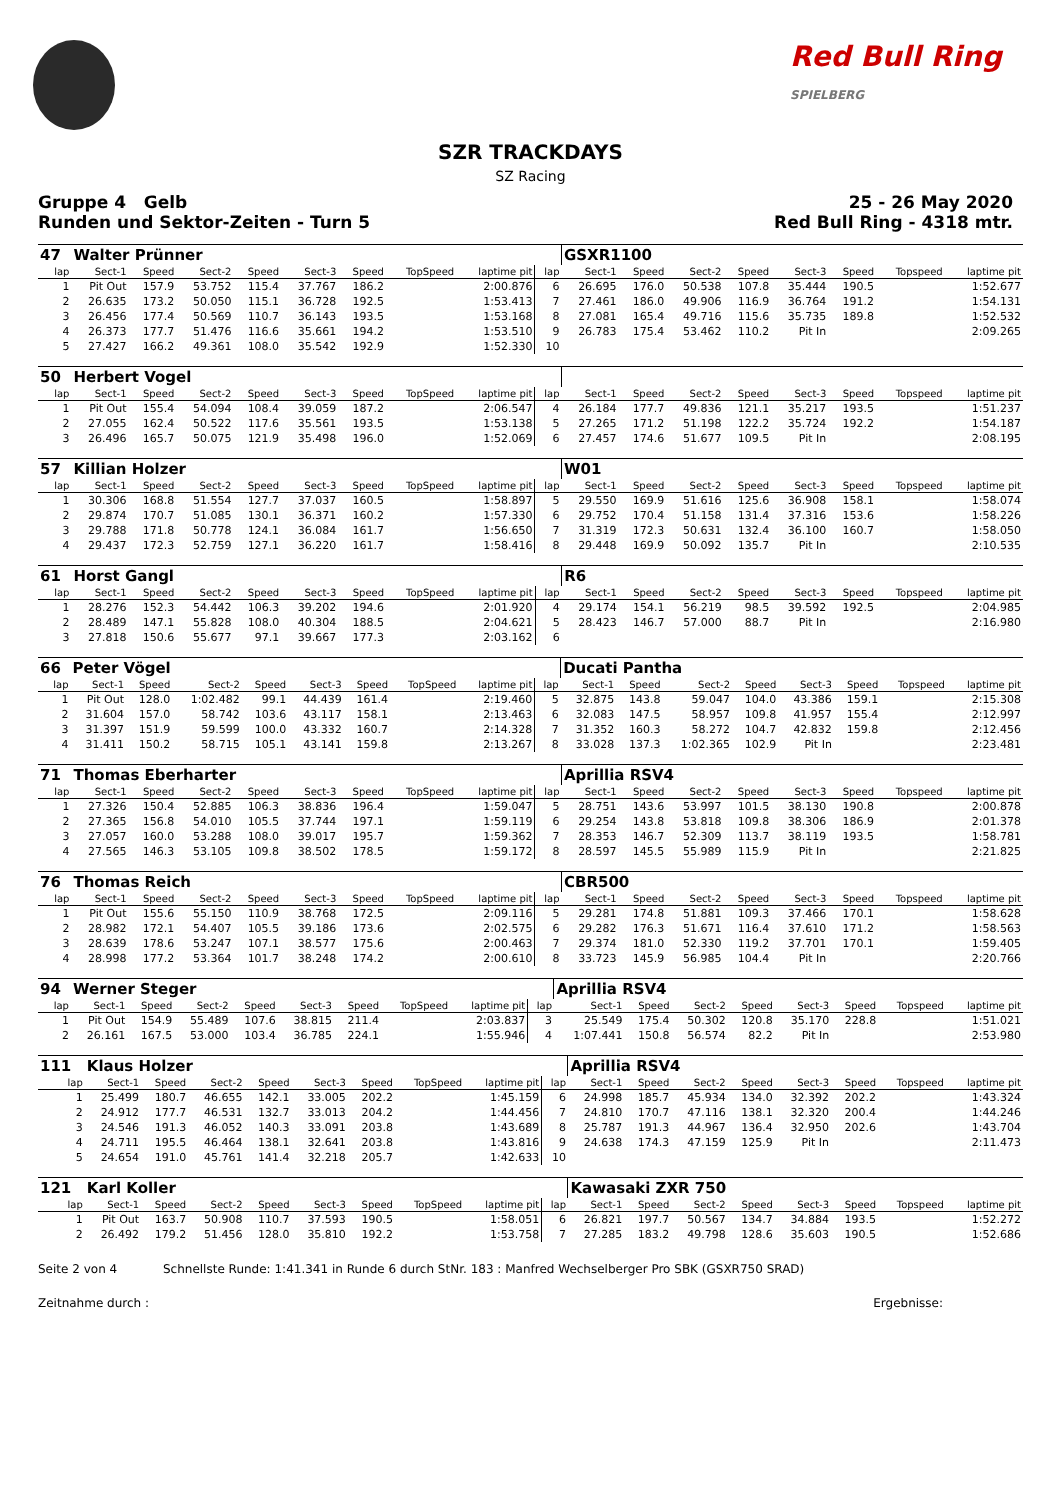Red Bull Ring
SPIELBERG
SZR TRACKDAYS
SZ Racing
Gruppe 4 Gelb 25 - 26 May 2020
Runden und Sektor-Zeiten - Turn 5 Red Bull Ring - 4318 mtr.
| 47 | Walter Prünner | | | | | | | | | GSXR1100 | | | | | | | |
| lap | Sect-1 | Speed | Sect-2 | Speed | Sect-3 | Speed | TopSpeed | laptime pit | lap | Sect-1 | Speed | Sect-2 | Speed | Sect-3 | Speed | Topspeed | laptime pit |
| 1 | Pit Out | 157.9 | 53.752 | 115.4 | 37.767 | 186.2 | | 2:00.876 | 6 | 26.695 | 176.0 | 50.538 | 107.8 | 35.444 | 190.5 | | 1:52.677 |
| 2 | 26.635 | 173.2 | 50.050 | 115.1 | 36.728 | 192.5 | | 1:53.413 | 7 | 27.461 | 186.0 | 49.906 | 116.9 | 36.764 | 191.2 | | 1:54.131 |
| 3 | 26.456 | 177.4 | 50.569 | 110.7 | 36.143 | 193.5 | | 1:53.168 | 8 | 27.081 | 165.4 | 49.716 | 115.6 | 35.735 | 189.8 | | 1:52.532 |
| 4 | 26.373 | 177.7 | 51.476 | 116.6 | 35.661 | 194.2 | | 1:53.510 | 9 | 26.783 | 175.4 | 53.462 | 110.2 | Pit In | | | 2:09.265 |
| 5 | 27.427 | 166.2 | 49.361 | 108.0 | 35.542 | 192.9 | | 1:52.330 | 10 | | | | | | | | |
| 50 | Herbert Vogel | | | | | | | | | | | | | | | | |
| lap | Sect-1 | Speed | Sect-2 | Speed | Sect-3 | Speed | TopSpeed | laptime pit | lap | Sect-1 | Speed | Sect-2 | Speed | Sect-3 | Speed | Topspeed | laptime pit |
| 1 | Pit Out | 155.4 | 54.094 | 108.4 | 39.059 | 187.2 | | 2:06.547 | 4 | 26.184 | 177.7 | 49.836 | 121.1 | 35.217 | 193.5 | | 1:51.237 |
| 2 | 27.055 | 162.4 | 50.522 | 117.6 | 35.561 | 193.5 | | 1:53.138 | 5 | 27.265 | 171.2 | 51.198 | 122.2 | 35.724 | 192.2 | | 1:54.187 |
| 3 | 26.496 | 165.7 | 50.075 | 121.9 | 35.498 | 196.0 | | 1:52.069 | 6 | 27.457 | 174.6 | 51.677 | 109.5 | Pit In | | | 2:08.195 |
| 57 | Killian Holzer | | | | | | | | | W01 | | | | | | | |
| lap | Sect-1 | Speed | Sect-2 | Speed | Sect-3 | Speed | TopSpeed | laptime pit | lap | Sect-1 | Speed | Sect-2 | Speed | Sect-3 | Speed | Topspeed | laptime pit |
| 1 | 30.306 | 168.8 | 51.554 | 127.7 | 37.037 | 160.5 | | 1:58.897 | 5 | 29.550 | 169.9 | 51.616 | 125.6 | 36.908 | 158.1 | | 1:58.074 |
| 2 | 29.874 | 170.7 | 51.085 | 130.1 | 36.371 | 160.2 | | 1:57.330 | 6 | 29.752 | 170.4 | 51.158 | 131.4 | 37.316 | 153.6 | | 1:58.226 |
| 3 | 29.788 | 171.8 | 50.778 | 124.1 | 36.084 | 161.7 | | 1:56.650 | 7 | 31.319 | 172.3 | 50.631 | 132.4 | 36.100 | 160.7 | | 1:58.050 |
| 4 | 29.437 | 172.3 | 52.759 | 127.1 | 36.220 | 161.7 | | 1:58.416 | 8 | 29.448 | 169.9 | 50.092 | 135.7 | Pit In | | | 2:10.535 |
| 61 | Horst Gangl | | | | | | | | | R6 | | | | | | | |
| lap | Sect-1 | Speed | Sect-2 | Speed | Sect-3 | Speed | TopSpeed | laptime pit | lap | Sect-1 | Speed | Sect-2 | Speed | Sect-3 | Speed | Topspeed | laptime pit |
| 1 | 28.276 | 152.3 | 54.442 | 106.3 | 39.202 | 194.6 | | 2:01.920 | 4 | 29.174 | 154.1 | 56.219 | 98.5 | 39.592 | 192.5 | | 2:04.985 |
| 2 | 28.489 | 147.1 | 55.828 | 108.0 | 40.304 | 188.5 | | 2:04.621 | 5 | 28.423 | 146.7 | 57.000 | 88.7 | Pit In | | | 2:16.980 |
| 3 | 27.818 | 150.6 | 55.677 | 97.1 | 39.667 | 177.3 | | 2:03.162 | 6 | | | | | | | | |
| 66 | Peter Vögel | | | | | | | | | Ducati Pantha | | | | | | | |
| lap | Sect-1 | Speed | Sect-2 | Speed | Sect-3 | Speed | TopSpeed | laptime pit | lap | Sect-1 | Speed | Sect-2 | Speed | Sect-3 | Speed | Topspeed | laptime pit |
| 1 | Pit Out | 128.0 | 1:02.482 | 99.1 | 44.439 | 161.4 | | 2:19.460 | 5 | 32.875 | 143.8 | 59.047 | 104.0 | 43.386 | 159.1 | | 2:15.308 |
| 2 | 31.604 | 157.0 | 58.742 | 103.6 | 43.117 | 158.1 | | 2:13.463 | 6 | 32.083 | 147.5 | 58.957 | 109.8 | 41.957 | 155.4 | | 2:12.997 |
| 3 | 31.397 | 151.9 | 59.599 | 100.0 | 43.332 | 160.7 | | 2:14.328 | 7 | 31.352 | 160.3 | 58.272 | 104.7 | 42.832 | 159.8 | | 2:12.456 |
| 4 | 31.411 | 150.2 | 58.715 | 105.1 | 43.141 | 159.8 | | 2:13.267 | 8 | 33.028 | 137.3 | 1:02.365 | 102.9 | Pit In | | | 2:23.481 |
| 71 | Thomas Eberharter | | | | | | | | | Aprillia RSV4 | | | | | | | |
| lap | Sect-1 | Speed | Sect-2 | Speed | Sect-3 | Speed | TopSpeed | laptime pit | lap | Sect-1 | Speed | Sect-2 | Speed | Sect-3 | Speed | Topspeed | laptime pit |
| 1 | 27.326 | 150.4 | 52.885 | 106.3 | 38.836 | 196.4 | | 1:59.047 | 5 | 28.751 | 143.6 | 53.997 | 101.5 | 38.130 | 190.8 | | 2:00.878 |
| 2 | 27.365 | 156.8 | 54.010 | 105.5 | 37.744 | 197.1 | | 1:59.119 | 6 | 29.254 | 143.8 | 53.818 | 109.8 | 38.306 | 186.9 | | 2:01.378 |
| 3 | 27.057 | 160.0 | 53.288 | 108.0 | 39.017 | 195.7 | | 1:59.362 | 7 | 28.353 | 146.7 | 52.309 | 113.7 | 38.119 | 193.5 | | 1:58.781 |
| 4 | 27.565 | 146.3 | 53.105 | 109.8 | 38.502 | 178.5 | | 1:59.172 | 8 | 28.597 | 145.5 | 55.989 | 115.9 | Pit In | | | 2:21.825 |
| 76 | Thomas Reich | | | | | | | | | CBR500 | | | | | | | |
| lap | Sect-1 | Speed | Sect-2 | Speed | Sect-3 | Speed | TopSpeed | laptime pit | lap | Sect-1 | Speed | Sect-2 | Speed | Sect-3 | Speed | Topspeed | laptime pit |
| 1 | Pit Out | 155.6 | 55.150 | 110.9 | 38.768 | 172.5 | | 2:09.116 | 5 | 29.281 | 174.8 | 51.881 | 109.3 | 37.466 | 170.1 | | 1:58.628 |
| 2 | 28.982 | 172.1 | 54.407 | 105.5 | 39.186 | 173.6 | | 2:02.575 | 6 | 29.282 | 176.3 | 51.671 | 116.4 | 37.610 | 171.2 | | 1:58.563 |
| 3 | 28.639 | 178.6 | 53.247 | 107.1 | 38.577 | 175.6 | | 2:00.463 | 7 | 29.374 | 181.0 | 52.330 | 119.2 | 37.701 | 170.1 | | 1:59.405 |
| 4 | 28.998 | 177.2 | 53.364 | 101.7 | 38.248 | 174.2 | | 2:00.610 | 8 | 33.723 | 145.9 | 56.985 | 104.4 | Pit In | | | 2:20.766 |
| 94 | Werner Steger | | | | | | | | | Aprillia RSV4 | | | | | | | |
| lap | Sect-1 | Speed | Sect-2 | Speed | Sect-3 | Speed | TopSpeed | laptime pit | lap | Sect-1 | Speed | Sect-2 | Speed | Sect-3 | Speed | Topspeed | laptime pit |
| 1 | Pit Out | 154.9 | 55.489 | 107.6 | 38.815 | 211.4 | | 2:03.837 | 3 | 25.549 | 175.4 | 50.302 | 120.8 | 35.170 | 228.8 | | 1:51.021 |
| 2 | 26.161 | 167.5 | 53.000 | 103.4 | 36.785 | 224.1 | | 1:55.946 | 4 | 1:07.441 | 150.8 | 56.574 | 82.2 | Pit In | | | 2:53.980 |
| 111 | Klaus Holzer | | | | | | | | | Aprillia RSV4 | | | | | | | |
| lap | Sect-1 | Speed | Sect-2 | Speed | Sect-3 | Speed | TopSpeed | laptime pit | lap | Sect-1 | Speed | Sect-2 | Speed | Sect-3 | Speed | Topspeed | laptime pit |
| 1 | 25.499 | 180.7 | 46.655 | 142.1 | 33.005 | 202.2 | | 1:45.159 | 6 | 24.998 | 185.7 | 45.934 | 134.0 | 32.392 | 202.2 | | 1:43.324 |
| 2 | 24.912 | 177.7 | 46.531 | 132.7 | 33.013 | 204.2 | | 1:44.456 | 7 | 24.810 | 170.7 | 47.116 | 138.1 | 32.320 | 200.4 | | 1:44.246 |
| 3 | 24.546 | 191.3 | 46.052 | 140.3 | 33.091 | 203.8 | | 1:43.689 | 8 | 25.787 | 191.3 | 44.967 | 136.4 | 32.950 | 202.6 | | 1:43.704 |
| 4 | 24.711 | 195.5 | 46.464 | 138.1 | 32.641 | 203.8 | | 1:43.816 | 9 | 24.638 | 174.3 | 47.159 | 125.9 | Pit In | | | 2:11.473 |
| 5 | 24.654 | 191.0 | 45.761 | 141.4 | 32.218 | 205.7 | | 1:42.633 | 10 | | | | | | | | |
| 121 | Karl Koller | | | | | | | | | Kawasaki ZXR 750 | | | | | | | |
| lap | Sect-1 | Speed | Sect-2 | Speed | Sect-3 | Speed | TopSpeed | laptime pit | lap | Sect-1 | Speed | Sect-2 | Speed | Sect-3 | Speed | Topspeed | laptime pit |
| 1 | Pit Out | 163.7 | 50.908 | 110.7 | 37.593 | 190.5 | | 1:58.051 | 6 | 26.821 | 197.7 | 50.567 | 134.7 | 34.884 | 193.5 | | 1:52.272 |
| 2 | 26.492 | 179.2 | 51.456 | 128.0 | 35.810 | 192.2 | | 1:53.758 | 7 | 27.285 | 183.2 | 49.798 | 128.6 | 35.603 | 190.5 | | 1:52.686 |
Seite 2 von 4 Schnellste Runde: 1:41.341 in Runde 6 durch StNr. 183 : Manfred Wechselberger Pro SBK (GSXR750 SRAD)
Zeitnahme durch : Ergebnisse: